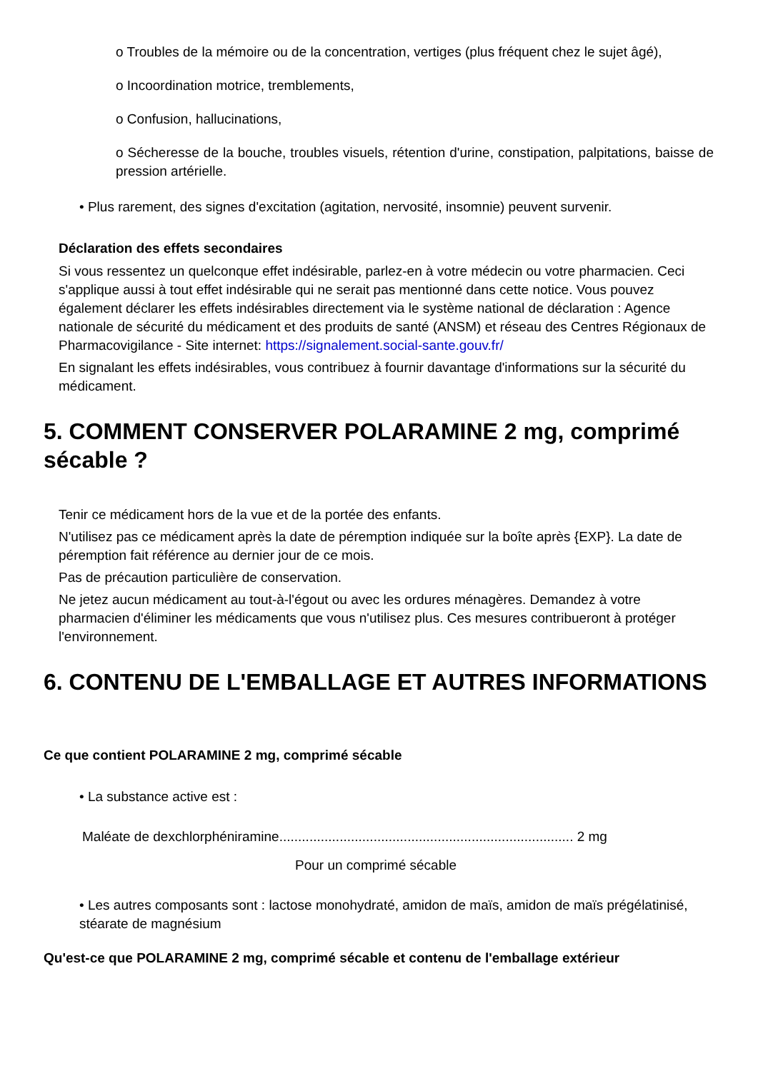o Troubles de la mémoire ou de la concentration, vertiges (plus fréquent chez le sujet âgé),
o Incoordination motrice, tremblements,
o Confusion, hallucinations,
o Sécheresse de la bouche, troubles visuels, rétention d'urine, constipation, palpitations, baisse de pression artérielle.
• Plus rarement, des signes d'excitation (agitation, nervosité, insomnie) peuvent survenir.
Déclaration des effets secondaires
Si vous ressentez un quelconque effet indésirable, parlez-en à votre médecin ou votre pharmacien. Ceci s'applique aussi à tout effet indésirable qui ne serait pas mentionné dans cette notice. Vous pouvez également déclarer les effets indésirables directement via le système national de déclaration : Agence nationale de sécurité du médicament et des produits de santé (ANSM) et réseau des Centres Régionaux de Pharmacovigilance - Site internet: https://signalement.social-sante.gouv.fr/
En signalant les effets indésirables, vous contribuez à fournir davantage d'informations sur la sécurité du médicament.
5. COMMENT CONSERVER POLARAMINE 2 mg, comprimé sécable ?
Tenir ce médicament hors de la vue et de la portée des enfants.
N'utilisez pas ce médicament après la date de péremption indiquée sur la boîte après {EXP}. La date de péremption fait référence au dernier jour de ce mois.
Pas de précaution particulière de conservation.
Ne jetez aucun médicament au tout-à-l'égout ou avec les ordures ménagères. Demandez à votre pharmacien d'éliminer les médicaments que vous n'utilisez plus. Ces mesures contribueront à protéger l'environnement.
6. CONTENU DE L'EMBALLAGE ET AUTRES INFORMATIONS
Ce que contient POLARAMINE 2 mg, comprimé sécable
• La substance active est :
Maléate de dexchlorphéniramine.............................................................................. 2 mg
Pour un comprimé sécable
• Les autres composants sont : lactose monohydraté, amidon de maïs, amidon de maïs prégélatinisé, stéarate de magnésium
Qu'est-ce que POLARAMINE 2 mg, comprimé sécable et contenu de l'emballage extérieur